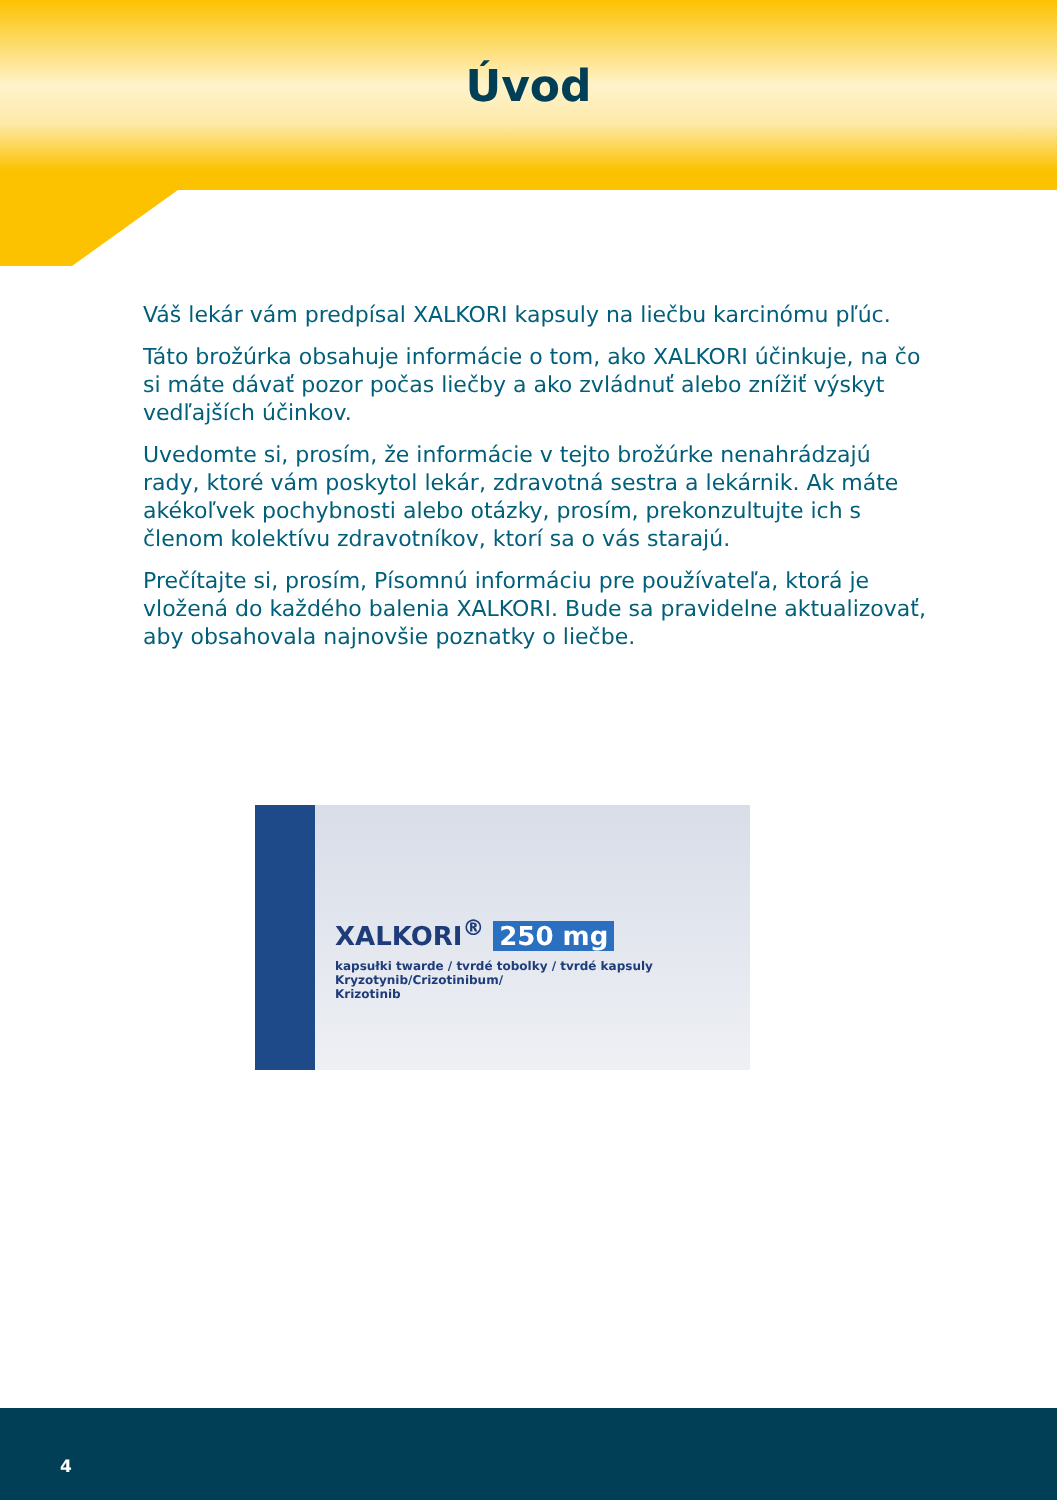Úvod
Váš lekár vám predpísal XALKORI kapsuly na liečbu karcinómu pľúc.
Táto brožúrka obsahuje informácie o tom, ako XALKORI účinkuje, na čo si máte dávať pozor počas liečby a ako zvládnuť alebo znížiť výskyt vedľajších účinkov.
Uvedomte si, prosím, že informácie v tejto brožúrke nenahrádzajú rady, ktoré vám poskytol lekár, zdravotná sestra a lekárnik. Ak máte akékoľvek pochybnosti alebo otázky, prosím, prekonzultujte ich s členom kolektívu zdravotníkov, ktorí sa o vás starajú.
Prečítajte si, prosím, Písomnú informáciu pre používateľa, ktorá je vložená do každého balenia XALKORI. Bude sa pravidelne aktualizovať, aby obsahovala najnovšie poznatky o liečbe.
XALKORI<sup>®</sup> 250 mg
kapsułki twarde / tvrdé tobolky / tvrdé kapsuly
Kryzotynib/Crizotinibum/
Krizotinib
4